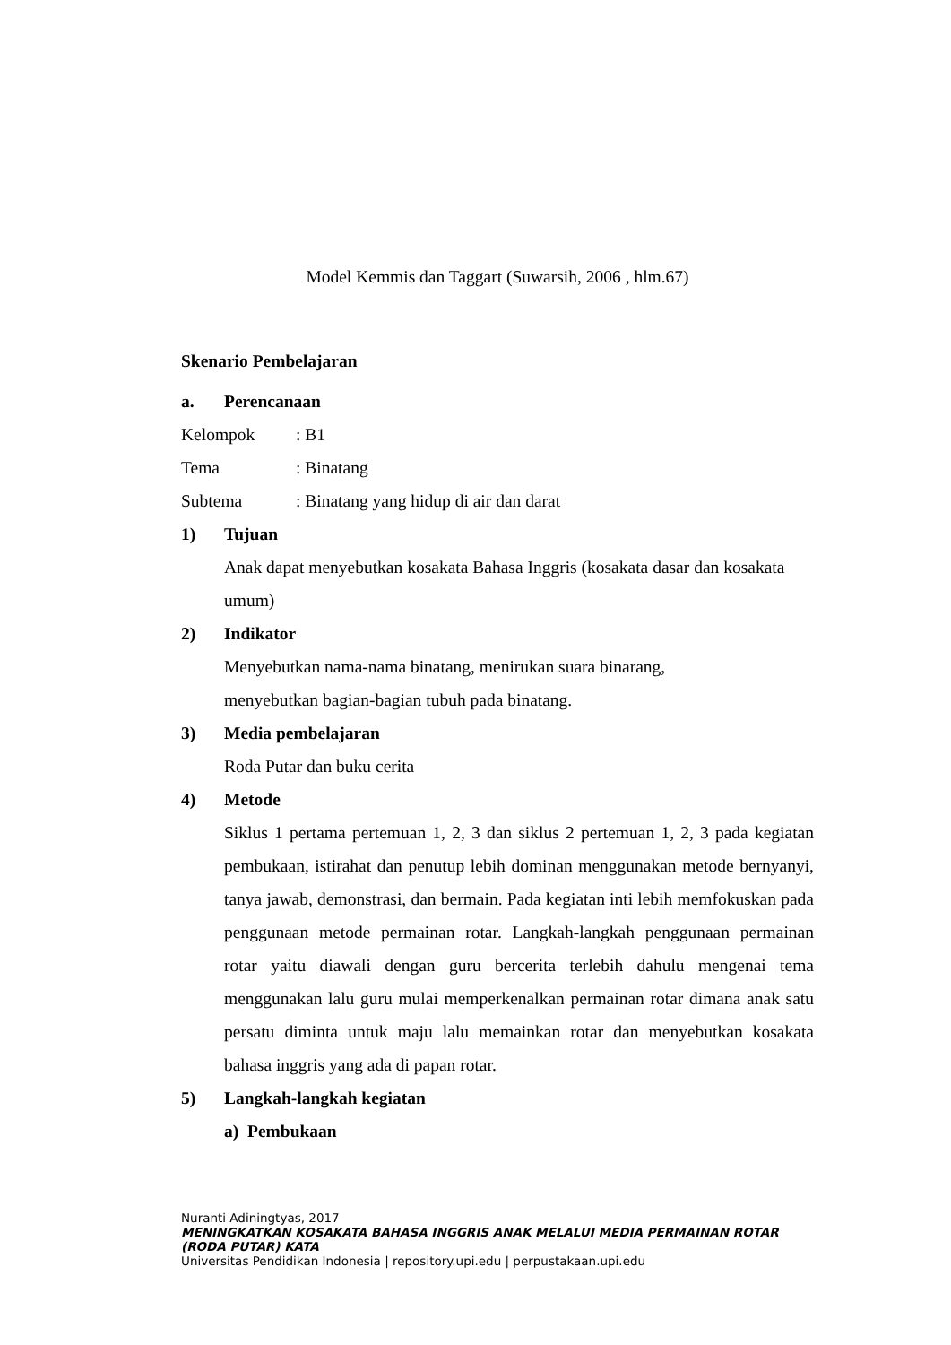Model Kemmis dan Taggart (Suwarsih, 2006 , hlm.67)
Skenario Pembelajaran
a. Perencanaan
Kelompok: B1
Tema: Binatang
Subtema: Binatang yang hidup di air dan darat
1) Tujuan
Anak dapat menyebutkan kosakata Bahasa Inggris (kosakata dasar dan kosakata umum)
2) Indikator
Menyebutkan nama-nama binatang, menirukan suara binarang,
menyebutkan bagian-bagian tubuh pada binatang.
3) Media pembelajaran
Roda Putar dan buku cerita
4) Metode
Siklus 1 pertama pertemuan 1, 2, 3 dan siklus 2 pertemuan 1, 2, 3 pada kegiatan pembukaan, istirahat dan penutup lebih dominan menggunakan metode bernyanyi, tanya jawab, demonstrasi, dan bermain. Pada kegiatan inti lebih memfokuskan pada penggunaan metode permainan rotar. Langkah-langkah penggunaan permainan rotar yaitu diawali dengan guru bercerita terlebih dahulu mengenai tema menggunakan lalu guru mulai memperkenalkan permainan rotar dimana anak satu persatu diminta untuk maju lalu memainkan rotar dan menyebutkan kosakata bahasa inggris yang ada di papan rotar.
5) Langkah-langkah kegiatan
a) Pembukaan
Nuranti Adiningtyas, 2017
MENINGKATKAN KOSAKATA BAHASA INGGRIS ANAK MELALUI MEDIA PERMAINAN ROTAR (RODA PUTAR) KATA
Universitas Pendidikan Indonesia | repository.upi.edu | perpustakaan.upi.edu